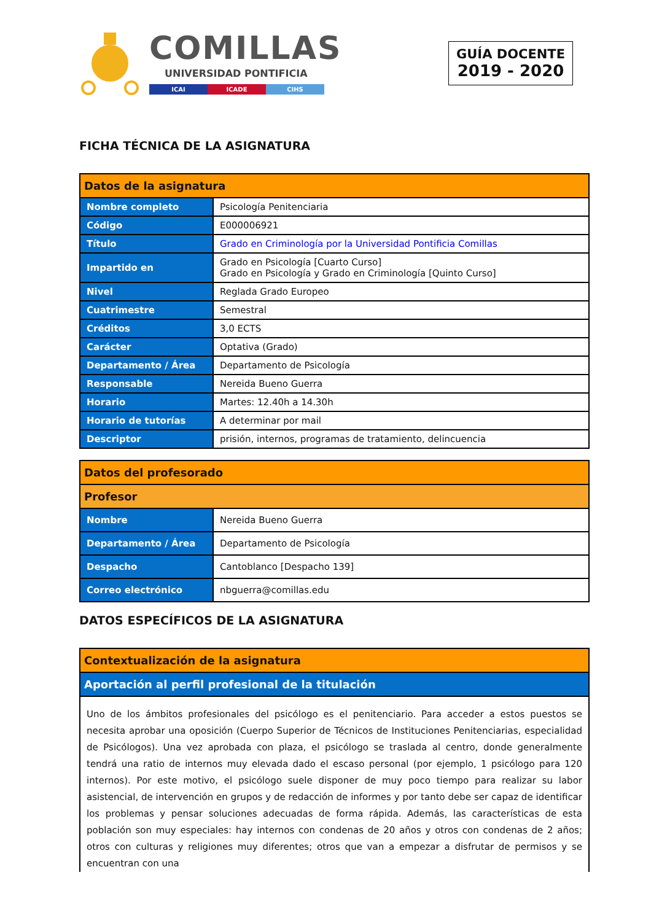COMILLAS
UNIVERSIDAD PONTIFICIA
ICAI ICADE CIHS
GUÍA DOCENTE
2019 - 2020
FICHA TÉCNICA DE LA ASIGNATURA
| Datos de la asignatura | |
| --- | --- |
| Nombre completo | Psicología Penitenciaria |
| Código | E000006921 |
| Título | Grado en Criminología por la Universidad Pontificia Comillas |
| Impartido en | Grado en Psicología [Cuarto Curso] Grado en Psicología y Grado en Criminología [Quinto Curso] |
| Nivel | Reglada Grado Europeo |
| Cuatrimestre | Semestral |
| Créditos | 3,0 ECTS |
| Carácter | Optativa (Grado) |
| Departamento / Área | Departamento de Psicología |
| Responsable | Nereida Bueno Guerra |
| Horario | Martes: 12.40h a 14.30h |
| Horario de tutorías | A determinar por mail |
| Descriptor | prisión, internos, programas de tratamiento, delincuencia |
| Datos del profesorado | |
| --- | --- |
| Profesor | |
| Nombre | Nereida Bueno Guerra |
| Departamento / Área | Departamento de Psicología |
| Despacho | Cantoblanco [Despacho 139] |
| Correo electrónico | nbguerra@comillas.edu |
DATOS ESPECÍFICOS DE LA ASIGNATURA
| Contextualización de la asignatura |
| --- |
| Aportación al perfil profesional de la titulación |
| Uno de los ámbitos profesionales del psicólogo es el penitenciario. Para acceder a estos puestos se necesita aprobar una oposición (Cuerpo Superior de Técnicos de Instituciones Penitenciarias, especialidad de Psicólogos). Una vez aprobada con plaza, el psicólogo se traslada al centro, donde generalmente tendrá una ratio de internos muy elevada dado el escaso personal (por ejemplo, 1 psicólogo para 120 internos). Por este motivo, el psicólogo suele disponer de muy poco tiempo para realizar su labor asistencial, de intervención en grupos y de redacción de informes y por tanto debe ser capaz de identificar los problemas y pensar soluciones adecuadas de forma rápida. Además, las características de esta población son muy especiales: hay internos con condenas de 20 años y otros con condenas de 2 años; otros con culturas y religiones muy diferentes; otros que van a empezar a disfrutar de permisos y se encuentran con una |